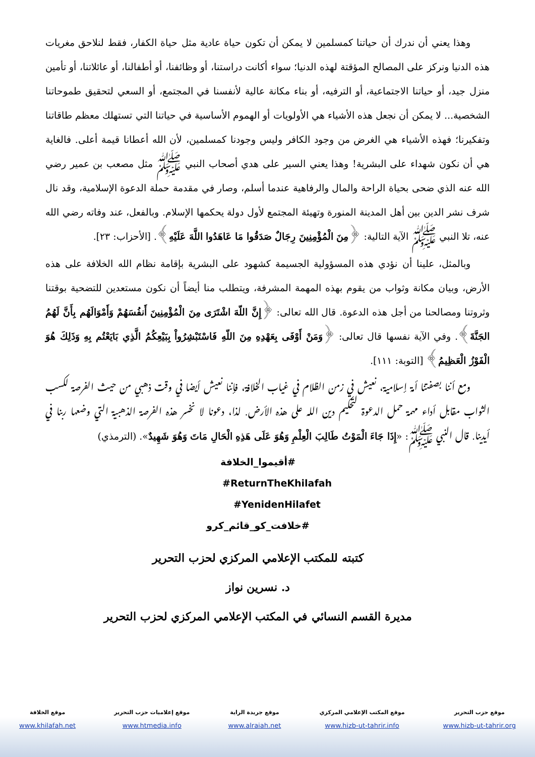وهذا يعني أن ندرك أن حياتنا كمسلمين لا يمكن أن تكون حياة عادية مثل حياة الكفار، فقط لنلاحق مغريات هذه الدنيا ونركز على المصالح المؤقتة لهذه الدنيا؛ سواء أكانت دراستنا، أو وظائفنا، أو أطفالنا، أو عائلاتنا، أو تأمين منزل جيد، أو حياتنا الاجتماعية، أو الترفيه، أو بناء مكانة عالية لأنفسنا في المجتمع، أو السعي لتحقيق طموحاتنا الشخصية... لا يمكن أن نجعل هذه الأشياء هي الأولويات أو الهموم الأساسية في حياتنا التي تستهلك معظم طاقاتنا وتفكيرنا؛ فهذه الأشياء هي الغرض من وجود الكافر وليس وجودنا كمسلمين، لأن الله أعطانا قيمة أعلى. فالغاية هي أن نكون شهداء على البشرية! وهذا يعني السير على هدي أصحاب النبي ﷺ مثل مصعب بن عمير رضي الله عنه الذي ضحى بحياة الراحة والمال والرفاهية عندما أسلم، وصار في مقدمة حملة الدعوة الإسلامية، وقد نال شرف نشر الدين بين أهل المدينة المنورة وتهيئة المجتمع لأول دولة يحكمها الإسلام. وبالفعل، عند وفاته رضي الله عنه، تلا النبي ﷺ الآية التالية: ﴿مِنَ الْمُؤْمِنِينَ رِجَالٌ صَدَقُوا مَا عَاهَدُوا اللَّهَ عَلَيْهِ﴾. [الأحزاب: ٢٣].
وبالمثل، علينا أن نؤدي هذه المسؤولية الجسيمة كشهود على البشرية بإقامة نظام الله الخلافة على هذه الأرض، وبيان مكانة وثواب من يقوم بهذه المهمة المشرفة، ويتطلب منا أيضاً أن نكون مستعدين للتضحية بوقتنا وثروتنا ومصالحنا من أجل هذه الدعوة. قال الله تعالى: ﴿إِنَّ اللّهَ اشْتَرَى مِنَ الْمُؤْمِنِينَ أَنفُسَهُمْ وَأَمْوَالَهُم بِأَنَّ لَهُمُ الجَنَّةَ﴾. وفي الآية نفسها قال تعالى: ﴿وَمَنْ أَوْفَى بِعَهْدِهِ مِنَ اللّهِ فَاسْتَبْشِرُواْ بِبَيْعِكُمُ الَّذِي بَايَعْتُم بِهِ وَذَلِكَ هُوَ الْفَوْزُ الْعَظِيمُ﴾ [التوبة: ١١١].
ومع أننا بصفتنا أمة إسلامية، نعيش في زمن الظلام في غياب الخلافة، فإننا نعيش أيضا في وقت ذهبي من حيث الفرصة لكسب الثواب مقابل أداء مهمة حمل الدعوة لتحكيم دين الله على هذه الأرض. لذا، دعونا لا نخسر هذه الفرصة الذهبية التي وضعها ربنا في أيدينا. قال النبي ﷺ: «إِذَا جَاءَ الْمَوْتُ طَالِبَ الْعِلْمِ وَهُوَ عَلَى هَذِهِ الْحَالِ مَاتَ وَهُوَ شَهِيدٌ». (الترمذي)
#أقيموا_الخلافة
#ReturnTheKhilafah
#YenidenHilafet
#خلافت_کو_قائم_کرو
كتبته للمكتب الإعلامي المركزي لحزب التحرير
د. نسرين نواز
مديرة القسم النسائي في المكتب الإعلامي المركزي لحزب التحرير
موقع حزب التحرير
www.hizb-ut-tahrir.org
موقع المكتب الإعلامي المركزي
www.hizb-ut-tahrir.info
موقع جريدة الراية
www.alraiah.net
موقع إعلاميات حزب التحرير
www.htmedia.info
موقع الخلافة
www.khilafah.net